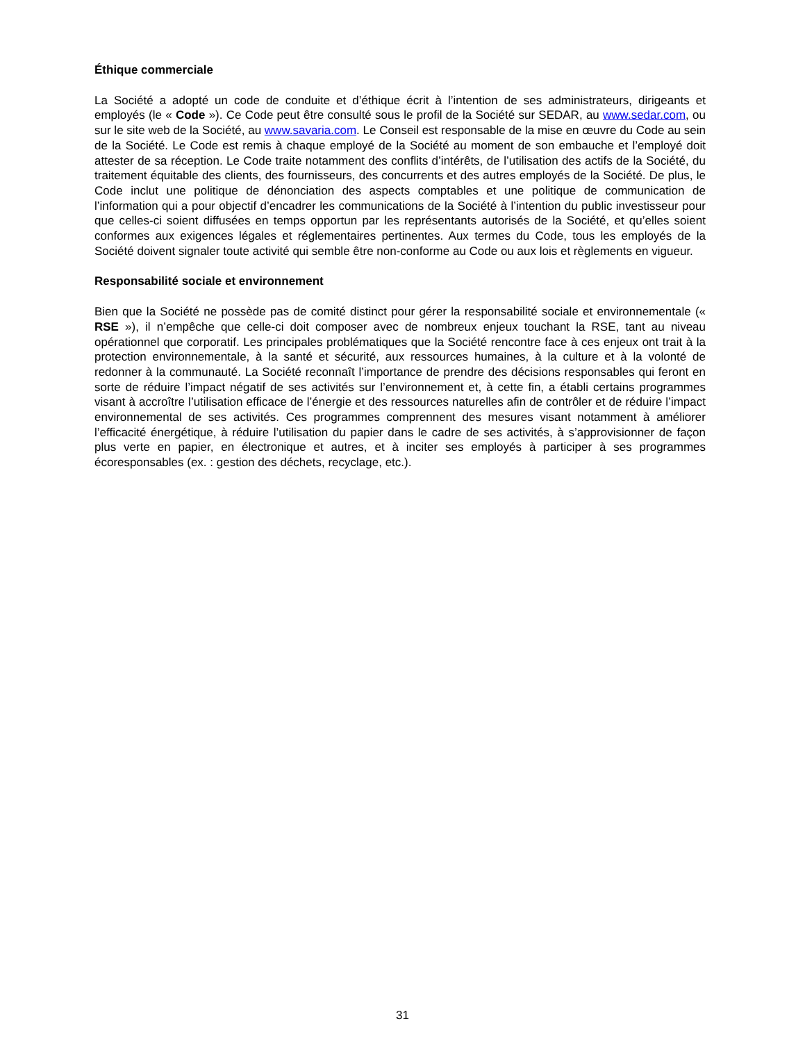Éthique commerciale
La Société a adopté un code de conduite et d’éthique écrit à l’intention de ses administrateurs, dirigeants et employés (le « Code »). Ce Code peut être consulté sous le profil de la Société sur SEDAR, au www.sedar.com, ou sur le site web de la Société, au www.savaria.com. Le Conseil est responsable de la mise en œuvre du Code au sein de la Société. Le Code est remis à chaque employé de la Société au moment de son embauche et l’employé doit attester de sa réception. Le Code traite notamment des conflits d’intérêts, de l’utilisation des actifs de la Société, du traitement équitable des clients, des fournisseurs, des concurrents et des autres employés de la Société. De plus, le Code inclut une politique de dénonciation des aspects comptables et une politique de communication de l’information qui a pour objectif d’encadrer les communications de la Société à l’intention du public investisseur pour que celles-ci soient diffusées en temps opportun par les représentants autorisés de la Société, et qu’elles soient conformes aux exigences légales et réglementaires pertinentes. Aux termes du Code, tous les employés de la Société doivent signaler toute activité qui semble être non-conforme au Code ou aux lois et règlements en vigueur.
Responsabilité sociale et environnement
Bien que la Société ne possède pas de comité distinct pour gérer la responsabilité sociale et environnementale (« RSE »), il n’empêche que celle-ci doit composer avec de nombreux enjeux touchant la RSE, tant au niveau opérationnel que corporatif. Les principales problématiques que la Société rencontre face à ces enjeux ont trait à la protection environnementale, à la santé et sécurité, aux ressources humaines, à la culture et à la volonté de redonner à la communauté. La Société reconnaît l’importance de prendre des décisions responsables qui feront en sorte de réduire l’impact négatif de ses activités sur l’environnement et, à cette fin, a établi certains programmes visant à accroître l’utilisation efficace de l’énergie et des ressources naturelles afin de contrôler et de réduire l’impact environnemental de ses activités. Ces programmes comprennent des mesures visant notamment à améliorer l’efficacité énergétique, à réduire l’utilisation du papier dans le cadre de ses activités, à s’approvisionner de façon plus verte en papier, en électronique et autres, et à inciter ses employés à participer à ses programmes écoresponsables (ex. : gestion des déchets, recyclage, etc.).
31